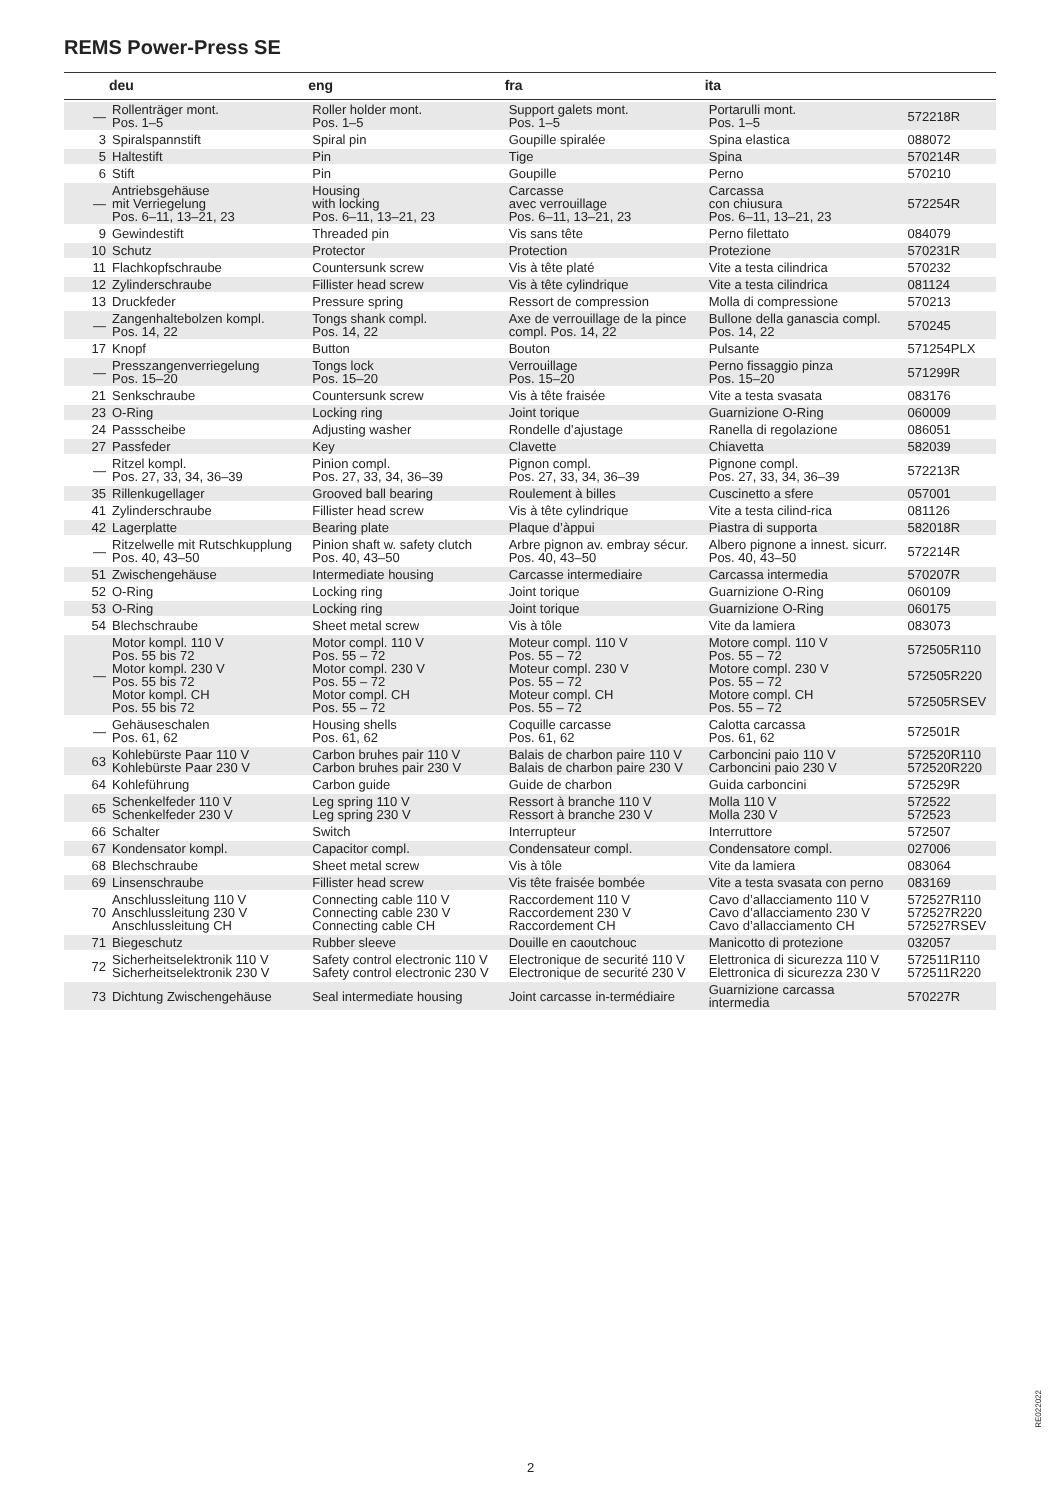REMS Power-Press SE
| deu | | eng | fra | ita | |
| --- | --- | --- | --- | --- | --- |
| — | Rollenträger mont. Pos. 1–5 | Roller holder mont. Pos. 1–5 | Support galets mont. Pos. 1–5 | Portarulli mont. Pos. 1–5 | 572218R |
| 3 | Spiralspannstift | Spiral pin | Goupille spiralée | Spina elastica | 088072 |
| 5 | Haltestift | Pin | Tige | Spina | 570214R |
| 6 | Stift | Pin | Goupille | Perno | 570210 |
| — | Antriebsgehäuse mit Verriegelung Pos. 6–11, 13–21, 23 | Housing with locking Pos. 6–11, 13–21, 23 | Carcasse avec verrouillage Pos. 6–11, 13–21, 23 | Carcassa con chiusura Pos. 6–11, 13–21, 23 | 572254R |
| 9 | Gewindestift | Threaded pin | Vis sans tête | Perno filettato | 084079 |
| 10 | Schutz | Protector | Protection | Protezione | 570231R |
| 11 | Flachkopfschraube | Countersunk screw | Vis à tête platé | Vite a testa cilindrica | 570232 |
| 12 | Zylinderschraube | Fillister head screw | Vis à tête cylindrique | Vite a testa cilindrica | 081124 |
| 13 | Druckfeder | Pressure spring | Ressort de compression | Molla di compressione | 570213 |
| — | Zangenhaltebolzen kompl. Pos. 14, 22 | Tongs shank compl. Pos. 14, 22 | Axe de verrouillage de la pince compl. Pos. 14, 22 | Bullone della ganascia compl. Pos. 14, 22 | 570245 |
| 17 | Knopf | Button | Bouton | Pulsante | 571254PLX |
| — | Presszangenverriegelung Pos. 15–20 | Tongs lock Pos. 15–20 | Verrouillage Pos. 15–20 | Perno fissaggio pinza Pos. 15–20 | 571299R |
| 21 | Senkschraube | Countersunk screw | Vis à tête fraisée | Vite a testa svasata | 083176 |
| 23 | O-Ring | Locking ring | Joint torique | Guarnizione O-Ring | 060009 |
| 24 | Passscheibe | Adjusting washer | Rondelle d’ajustage | Ranella di regolazione | 086051 |
| 27 | Passfeder | Key | Clavette | Chiavetta | 582039 |
| — | Ritzel kompl. Pos. 27, 33, 34, 36–39 | Pinion compl. Pos. 27, 33, 34, 36–39 | Pignon compl. Pos. 27, 33, 34, 36–39 | Pignone compl. Pos. 27, 33, 34, 36–39 | 572213R |
| 35 | Rillenkugellager | Grooved ball bearing | Roulement à billes | Cuscinetto a sfere | 057001 |
| 41 | Zylinderschraube | Fillister head screw | Vis à tête cylindrique | Vite a testa cilind-rica | 081126 |
| 42 | Lagerplatte | Bearing plate | Plaque d’àppui | Piastra di supporta | 582018R |
| — | Ritzelwelle mit Rutschkupplung Pos. 40, 43–50 | Pinion shaft w. safety clutch Pos. 40, 43–50 | Arbre pignon av. embray sécur. Pos. 40, 43–50 | Albero pignone a innest. sicurr. Pos. 40, 43–50 | 572214R |
| 51 | Zwischengehäuse | Intermediate housing | Carcasse intermediaire | Carcassa intermedia | 570207R |
| 52 | O-Ring | Locking ring | Joint torique | Guarnizione O-Ring | 060109 |
| 53 | O-Ring | Locking ring | Joint torique | Guarnizione O-Ring | 060175 |
| 54 | Blechschraube | Sheet metal screw | Vis à tôle | Vite da lamiera | 083073 |
| — | Motor kompl. 110 V Pos. 55 bis 72 Motor kompl. 230 V Pos. 55 bis 72 Motor kompl. CH Pos. 55 bis 72 | Motor compl. 110 V Pos. 55 – 72 Motor compl. 230 V Pos. 55 – 72 Motor compl. CH Pos. 55 – 72 | Moteur compl. 110 V Pos. 55 – 72 Moteur compl. 230 V Pos. 55 – 72 Moteur compl. CH Pos. 55 – 72 | Motore compl. 110 V Pos. 55 – 72 Motore compl. 230 V Pos. 55 – 72 Motore compl. CH Pos. 55 – 72 | 572505R110 572505R220 572505RSEV |
| — | Gehäuseschalen Pos. 61, 62 | Housing shells Pos. 61, 62 | Coquille carcasse Pos. 61, 62 | Calotta carcassa Pos. 61, 62 | 572501R |
| 63 | Kohlebürste Paar 110 V Kohlebürste Paar 230 V | Carbon bruhes pair 110 V Carbon bruhes pair 230 V | Balais de charbon paire 110 V Balais de charbon paire 230 V | Carboncini paio 110 V Carboncini paio 230 V | 572520R110 572520R220 |
| 64 | Kohleführung | Carbon guide | Guide de charbon | Guida carboncini | 572529R |
| 65 | Schenkelfeder 110 V Schenkelfeder 230 V | Leg spring 110 V Leg spring 230 V | Ressort à branche 110 V Ressort à branche 230 V | Molla 110 V Molla 230 V | 572522 572523 |
| 66 | Schalter | Switch | Interrupteur | Interruttore | 572507 |
| 67 | Kondensator kompl. | Capacitor compl. | Condensateur compl. | Condensatore compl. | 027006 |
| 68 | Blechschraube | Sheet metal screw | Vis à tôle | Vite da lamiera | 083064 |
| 69 | Linsenschraube | Fillister head screw | Vis tête fraisée bombée | Vite a testa svasata con perno | 083169 |
| 70 | Anschlussleitung 110 V Anschlussleitung 230 V Anschlussleitung CH | Connecting cable 110 V Connecting cable 230 V Connecting cable CH | Raccordement 110 V Raccordement 230 V Raccordement CH | Cavo d’allacciamento 110 V Cavo d’allacciamento 230 V Cavo d’allacciamento CH | 572527R110 572527R220 572527RSEV |
| 71 | Biegeschutz | Rubber sleeve | Douille en caoutchouc | Manicotto di protezione | 032057 |
| 72 | Sicherheitselektronik 110 V Sicherheitselektronik 230 V | Safety control electronic 110 V Safety control electronic 230 V | Electronique de securité 110 V Electronique de securité 230 V | Elettronica di sicurezza 110 V Elettronica di sicurezza 230 V | 572511R110 572511R220 |
| 73 | Dichtung Zwischengehäuse | Seal intermediate housing | Joint carcasse in-termédiaire | Guarnizione carcassa intermedia | 570227R |
RE022022
2